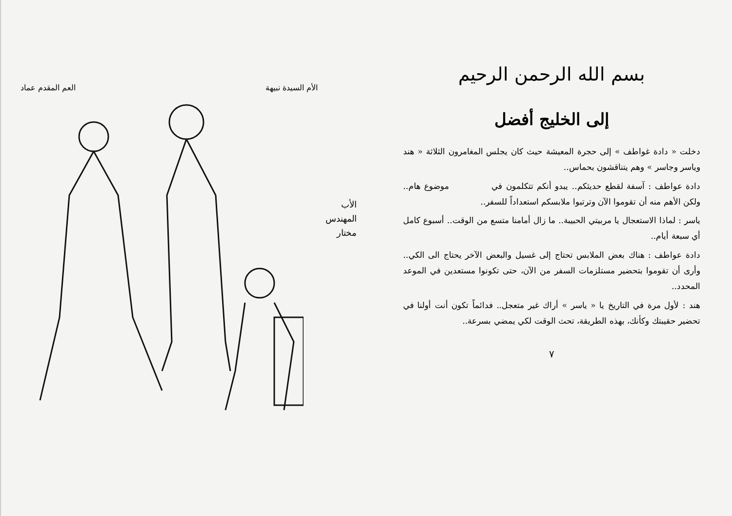بسم الله الرحمن الرحيم
إلى الخليج أفضل
دخلت « دادة غواطف » إلى حجرة المعيشة حيث كان يجلس المغامرون الثلاثة « هند وياسر وجاسر » وهم يتناقشون بحماس..
دادة عواطف : آسفة لقطع حديثكم.. يبدو أنكم تتكلمون في موضوع هام.. ولكن الأهم منه أن تقوموا الآن وترتبوا ملابسكم استعداداً للسفر..
ياسر : لماذا الاستعجال يا مربيتي الحبيبة.. ما زال أمامنا متسع من الوقت.. أسبوع كامل أي سبعة أيام..
دادة عواطف : هناك بعض الملابس تحتاج إلى غسيل والبعض الآخر يحتاج الى الكي.. وأرى أن تقوموا بتحضير مستلزمات السفر من الآن، حتى تكونوا مستعدين في الموعد المحدد..
هند : لأول مرة في التاريخ يا « ياسر » أراك غير متعجل.. فدائماً تكون أنت أولنا في تحضير حقيبتك وكأنك، بهذه الطريقة، تحث الوقت لكي يمضي بسرعة..
٧
الأم السيدة نبيهة العم المقدم عماد
الأب
المهندس
مختار